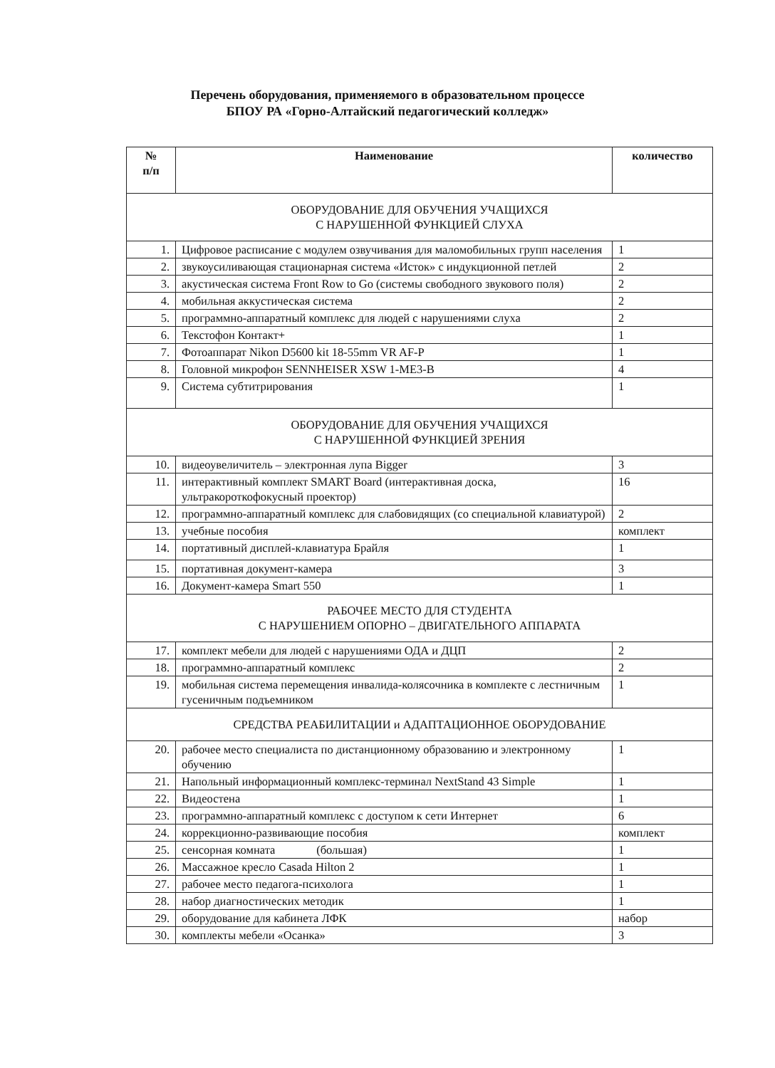Перечень оборудования, применяемого в образовательном процессе
БПОУ РА «Горно-Алтайский педагогический колледж»
| № п/п | Наименование | количество |
| --- | --- | --- |
| ОБОРУДОВАНИЕ ДЛЯ ОБУЧЕНИЯ УЧАЩИХСЯ С НАРУШЕННОЙ ФУНКЦИЕЙ СЛУХА | | |
| 1. | Цифровое расписание с модулем озвучивания для маломобильных групп населения | 1 |
| 2. | звукоусиливающая стационарная система «Исток» с индукционной петлей | 2 |
| 3. | акустическая система Front Row to Go (системы свободного звукового поля) | 2 |
| 4. | мобильная аккустическая система | 2 |
| 5. | программно-аппаратный комплекс для людей с нарушениями слуха | 2 |
| 6. | Текстофон Контакт+ | 1 |
| 7. | Фотоаппарат Nikon D5600 kit 18-55mm VR AF-P | 1 |
| 8. | Головной микрофон SENNHEISER XSW 1-ME3-B | 4 |
| 9. | Система субтитрирования | 1 |
| ОБОРУДОВАНИЕ ДЛЯ ОБУЧЕНИЯ УЧАЩИХСЯ С НАРУШЕННОЙ ФУНКЦИЕЙ ЗРЕНИЯ | | |
| 10. | видеоувеличитель – электронная лупа Bigger | 3 |
| 11. | интерактивный комплект SMART Board (интерактивная доска, ультракороткофокусный проектор) | 16 |
| 12. | программно-аппаратный комплекс для слабовидящих (со специальной клавиатурой) | 2 |
| 13. | учебные пособия | комплект |
| 14. | портативный дисплей-клавиатура Брайля | 1 |
| 15. | портативная документ-камера | 3 |
| 16. | Документ-камера Smart 550 | 1 |
| РАБОЧЕЕ МЕСТО ДЛЯ СТУДЕНТА С НАРУШЕНИЕМ ОПОРНО – ДВИГАТЕЛЬНОГО АППАРАТА | | |
| 17. | комплект мебели для людей с нарушениями ОДА и ДЦП | 2 |
| 18. | программно-аппаратный комплекс | 2 |
| 19. | мобильная система перемещения инвалида-колясочника в комплекте с лестничным гусеничным подъемником | 1 |
| СРЕДСТВА РЕАБИЛИТАЦИИ и АДАПТАЦИОННОЕ ОБОРУДОВАНИЕ | | |
| 20. | рабочее место специалиста по дистанционному образованию и электронному обучению | 1 |
| 21. | Напольный информационный комплекс-терминал NextStand 43 Simple | 1 |
| 22. | Видеостена | 1 |
| 23. | программно-аппаратный комплекс с доступом к сети Интернет | 6 |
| 24. | коррекционно-развивающие пособия | комплект |
| 25. | сенсорная комната (большая) | 1 |
| 26. | Массажное кресло Casada Hilton 2 | 1 |
| 27. | рабочее место педагога-психолога | 1 |
| 28. | набор диагностических методик | 1 |
| 29. | оборудование для кабинета ЛФК | набор |
| 30. | комплекты мебели «Осанка» | 3 |